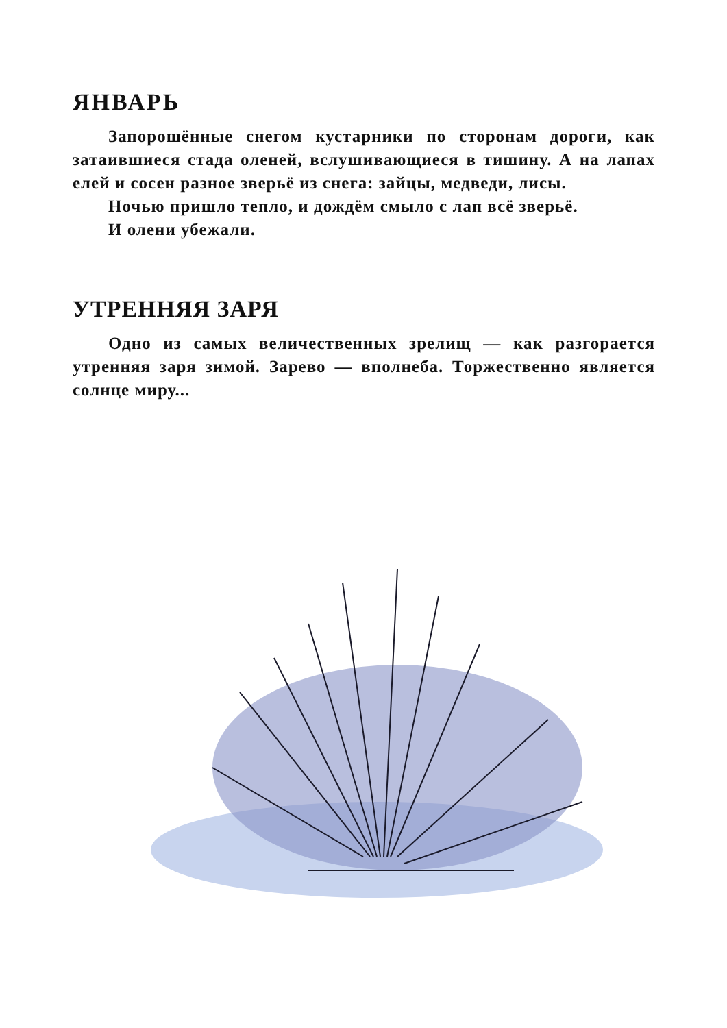ЯНВАРЬ
Запорошённые снегом кустарники по сторонам дороги, как затаившиеся стада оленей, вслушивающиеся в тишину. А на лапах елей и сосен разное зверьё из снега: зайцы, медведи, лисы.
Ночью пришло тепло, и дождём смыло с лап всё зверьё.
И олени убежали.
УТРЕННЯЯ ЗАРЯ
Одно из самых величественных зрелищ — как разгорается утренняя заря зимой. Зарево — вполнеба. Торжественно является солнце миру...